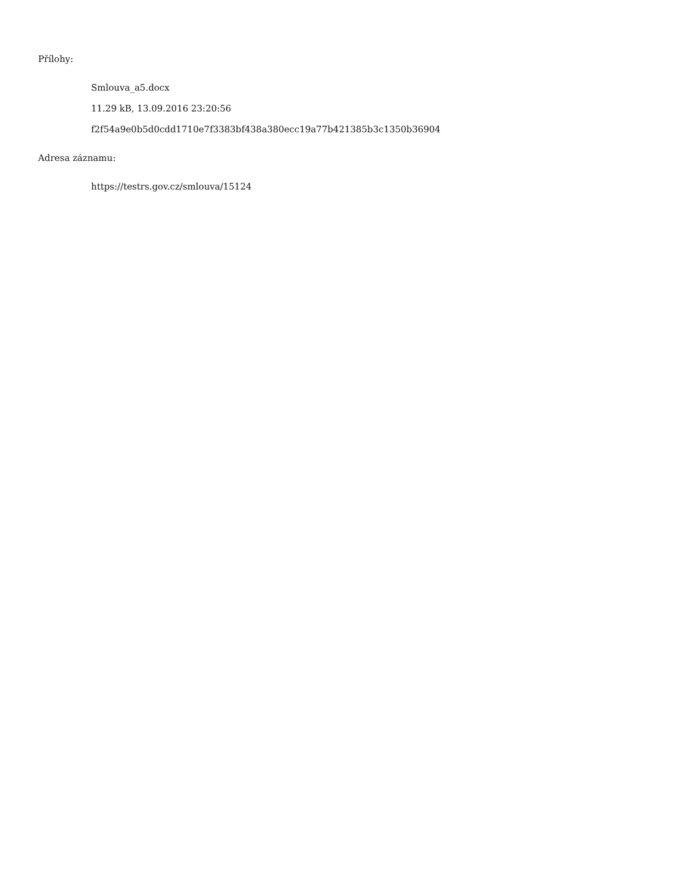Přílohy:
Smlouva_a5.docx
11.29 kB, 13.09.2016 23:20:56
f2f54a9e0b5d0cdd1710e7f3383bf438a380ecc19a77b421385b3c1350b36904
Adresa záznamu:
https://testrs.gov.cz/smlouva/15124